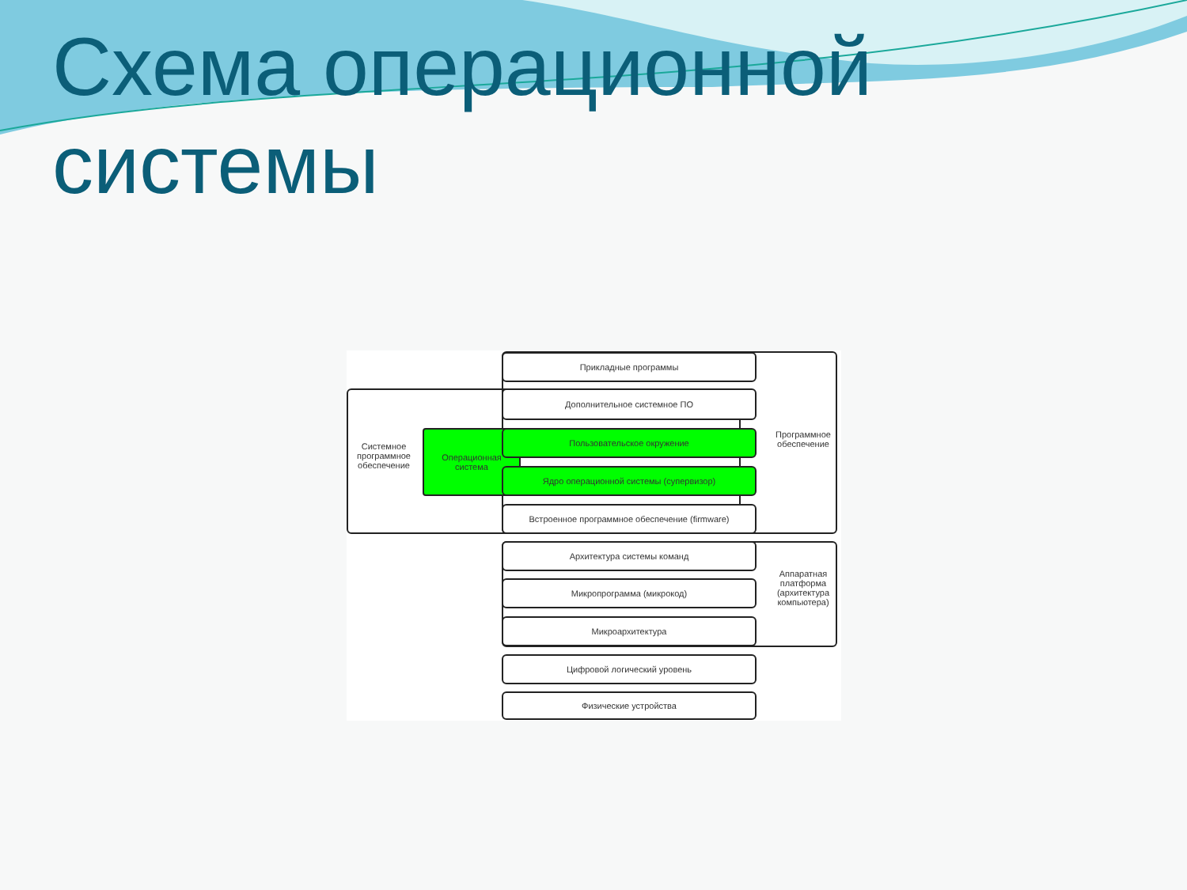Схема операционной системы
Операционная система
Системное программное обеспечение
Программное обеспечение
Аппаратная платформа (архитектура компьютера)
Прикладные программы
Дополнительное системное ПО
Пользовательское окружение
Ядро операционной системы (супервизор)
Встроенное программное обеспечение (firmware)
Архитектура системы команд
Микропрограмма (микрокод)
Микроархитектура
Цифровой логический уровень
Физические устройства